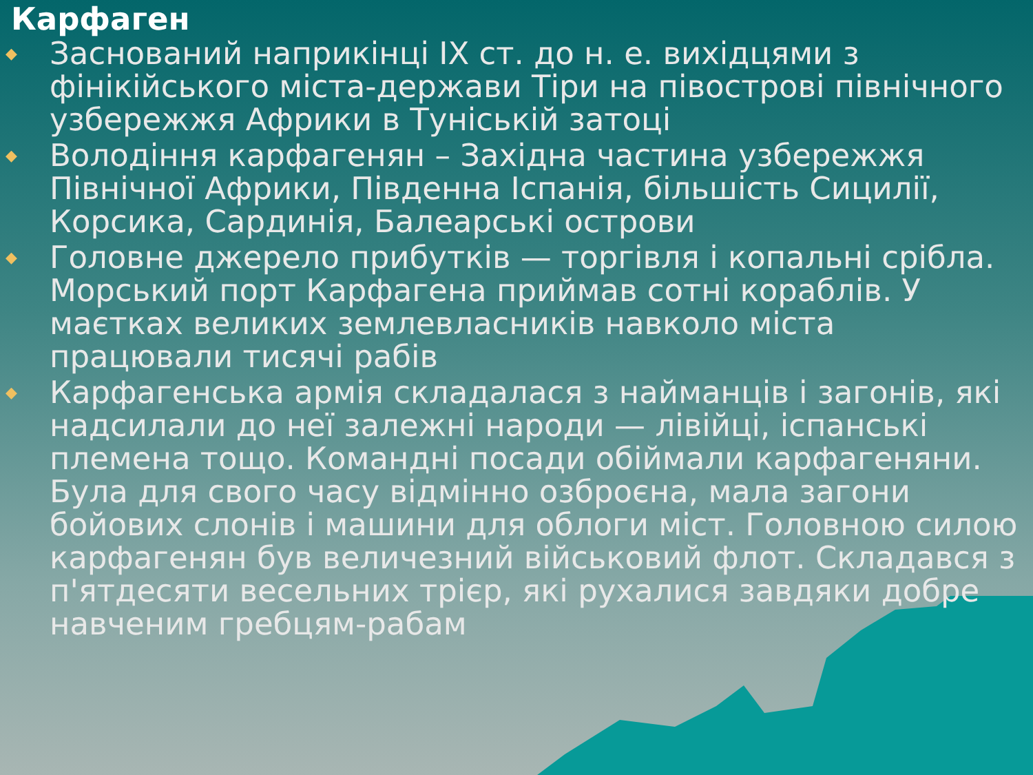Карфаген
◆ Заснований наприкінці IX ст. до н. е. вихідцями з фінікійського міста-держави Тіри на півострові північного узбережжя Африки в Туніській затоці
◆ Володіння карфагенян – Західна частина узбережжя Північної Африки, Південна Іспанія, більшість Сицилії, Корсика, Сардинія, Балеарські острови
◆ Головне джерело прибутків — торгівля і копальні срібла. Морський порт Карфагена приймав сотні кораблів. У маєтках великих землевласників навколо міста працювали тисячі рабів
◆ Карфагенська армія складалася з найманців і загонів, які надсилали до неї залежні народи — лівійці, іспанські племена тощо. Командні посади обіймали карфагеняни. Була для свого часу відмінно озброєна, мала загони бойових слонів і машини для облоги міст. Головною силою карфагенян був величезний військовий флот. Складався з п'ятдесяти весельних трієр, які рухалися завдяки добре навченим гребцям-рабам